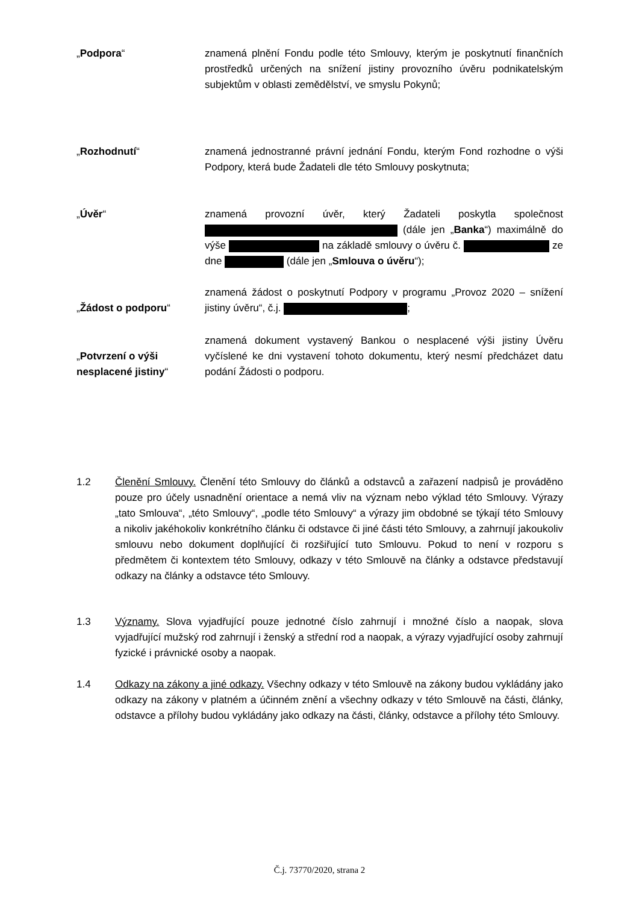„Podpora“ znamená plnění Fondu podle této Smlouvy, kterým je poskytnutí finančních prostředků určených na snížení jistiny provozního úvěru podnikatelským subjektům v oblasti zemědělství, ve smyslu Pokynů;
„Rozhodnutí“ znamená jednostranné právní jednání Fondu, kterým Fond rozhodne o výši Podpory, která bude Žadateli dle této Smlouvy poskytnuta;
„Úvěr“ znamená provozní úvěr, který Žadateli poskytla společnost (dále jen „Banka“) maximálně do výše na základě smlouvy o úvěru č. ze dne (dále jen „Smlouva o úvěru“);
„Žádost o podporu“
znamená žádost o poskytnutí Podpory v programu „Provoz 2020 – snížení jistiny úvěru“, č.j. ;
„Potvrzení o výši nesplacené jistiny“
znamená dokument vystavený Bankou o nesplacené výši jistiny Úvěru vyčíslené ke dni vystavení tohoto dokumentu, který nesmí předcházet datu podání Žádosti o podporu.
1.2 Členění Smlouvy. Členění této Smlouvy do článků a odstavců a zařazení nadpisů je prováděno pouze pro účely usnadnění orientace a nemá vliv na význam nebo výklad této Smlouvy. Výrazy „tato Smlouva“, „této Smlouvy“, „podle této Smlouvy“ a výrazy jim obdobné se týkají této Smlouvy a nikoliv jakéhokoliv konkrétního článku či odstavce či jiné části této Smlouvy, a zahrnují jakoukoliv smlouvu nebo dokument doplňující či rozšiřující tuto Smlouvu. Pokud to není v rozporu s předmětem či kontextem této Smlouvy, odkazy v této Smlouvě na články a odstavce představují odkazy na články a odstavce této Smlouvy.
1.3 Významy. Slova vyjadřující pouze jednotné číslo zahrnují i množné číslo a naopak, slova vyjadřující mužský rod zahrnují i ženský a střední rod a naopak, a výrazy vyjadřující osoby zahrnují fyzické i právnické osoby a naopak.
1.4 Odkazy na zákony a jiné odkazy. Všechny odkazy v této Smlouvě na zákony budou vykládány jako odkazy na zákony v platném a účinném znění a všechny odkazy v této Smlouvě na části, články, odstavce a přílohy budou vykládány jako odkazy na části, články, odstavce a přílohy této Smlouvy.
Č.j. 73770/2020, strana 2